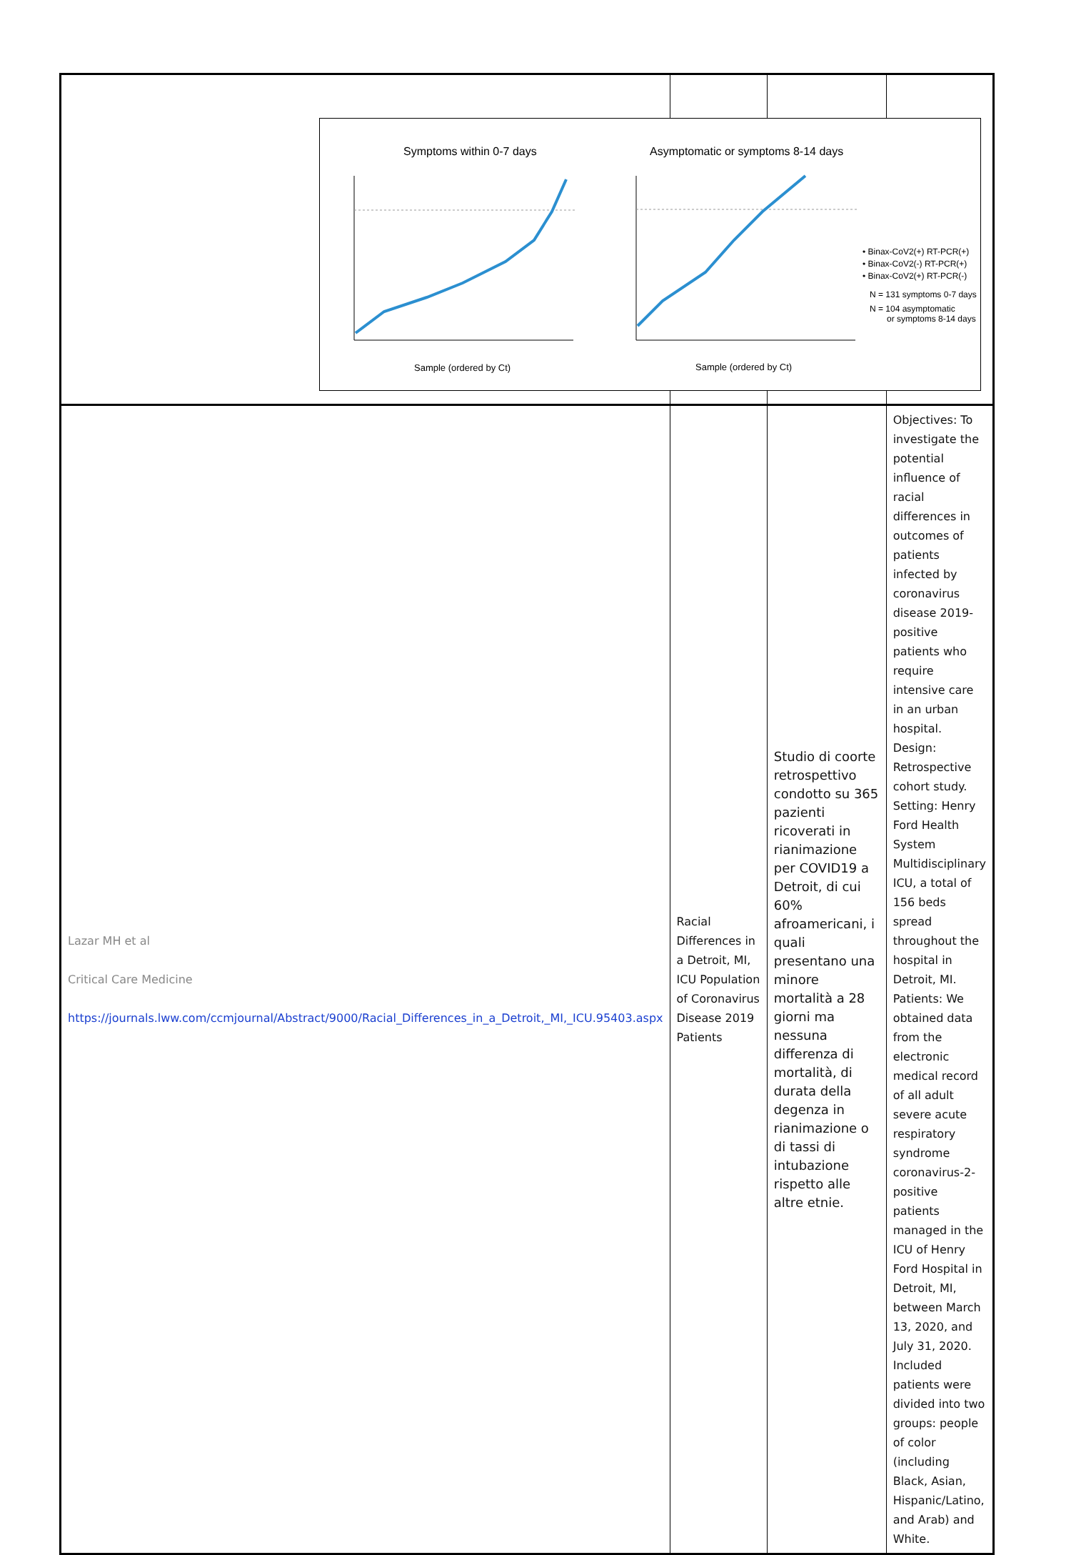| Lazar MH et al Critical Care Medicine https://journals.lww.com/ccmjournal/Abstract/9000/Racial_Differences_in_a_Detroit,_MI,_ICU.95403.aspx | Racial Differences in a Detroit, MI, ICU Population of Coronavirus Disease 2019 Patients | Studio di coorte retrospettivo condotto su 365 pazienti ricoverati in rianimazione per COVID19 a Detroit, di cui 60% afroamericani, i quali presentano una minore mortalità a 28 giorni ma nessuna differenza di mortalità, di durata della degenza in rianimazione o di tassi di intubazione rispetto alle altre etnie. | Objectives: To investigate the potential influence of racial differences in outcomes of patients infected by coronavirus disease 2019-positive patients who require intensive care in an urban hospital. Design: Retrospective cohort study. Setting: Henry Ford Health System Multidisciplinary ICU, a total of 156 beds spread throughout the hospital in Detroit, MI. Patients: We obtained data from the electronic medical record of all adult severe acute respiratory syndrome coronavirus-2-positive patients managed in the ICU of Henry Ford Hospital in Detroit, MI, between March 13, 2020, and July 31, 2020. Included patients were divided into two groups: people of color (including Black, Asian, Hispanic/Latino, and Arab) and White. |
Symptoms within 0-7 days
Asymptomatic or symptoms 8-14 days
Sample (ordered by Ct)
Sample (ordered by Ct)
• Binax-CoV2(+) RT-PCR(+)
• Binax-CoV2(-) RT-PCR(+)
• Binax-CoV2(+) RT-PCR(-)
N = 131 symptoms 0-7 days
N = 104 asymptomatic
or symptoms 8-14 days